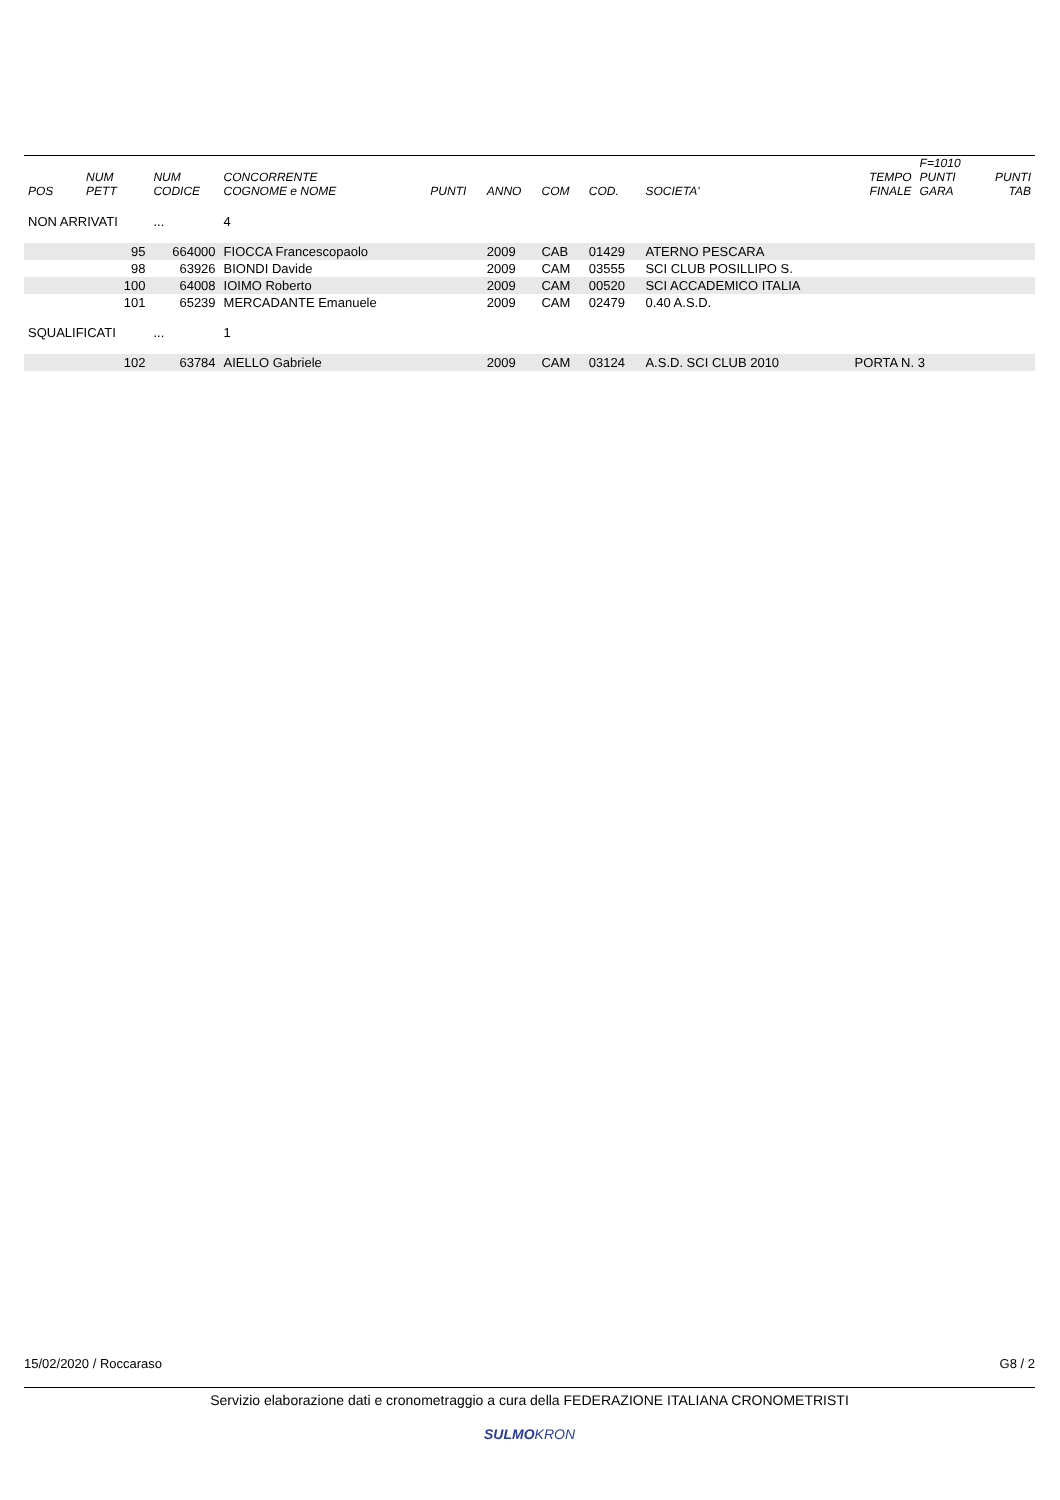| POS | NUM PETT | NUM CODICE | CONCORRENTE COGNOME e NOME | PUNTI | ANNO | COM | COD. | SOCIETA' | | TEMPO FINALE | F=1010 PUNTI GARA | PUNTI TAB |
| --- | --- | --- | --- | --- | --- | --- | --- | --- | --- | --- | --- | --- |
| NON ARRIVATI | | ... | 4 | | | | | | | | | |
| | 95 | 664000 | FIOCCA Francescopaolo | | 2009 | CAB | 01429 | ATERNO PESCARA | | | | |
| | 98 | 63926 | BIONDI Davide | | 2009 | CAM | 03555 | SCI CLUB POSILLIPO S. | | | | |
| | 100 | 64008 | IOIMO Roberto | | 2009 | CAM | 00520 | SCI ACCADEMICO ITALIA | | | | |
| | 101 | 65239 | MERCADANTE Emanuele | | 2009 | CAM | 02479 | 0.40 A.S.D. | | | | |
| SQUALIFICATI | | ... | 1 | | | | | | | | | |
| | 102 | 63784 | AIELLO Gabriele | | 2009 | CAM | 03124 | A.S.D. SCI CLUB 2010 | | PORTA N. 3 | | |
15/02/2020 / Roccaraso G8 / 2
Servizio elaborazione dati e cronometraggio a cura della FEDERAZIONE ITALIANA CRONOMETRISTI
SULMOKRON